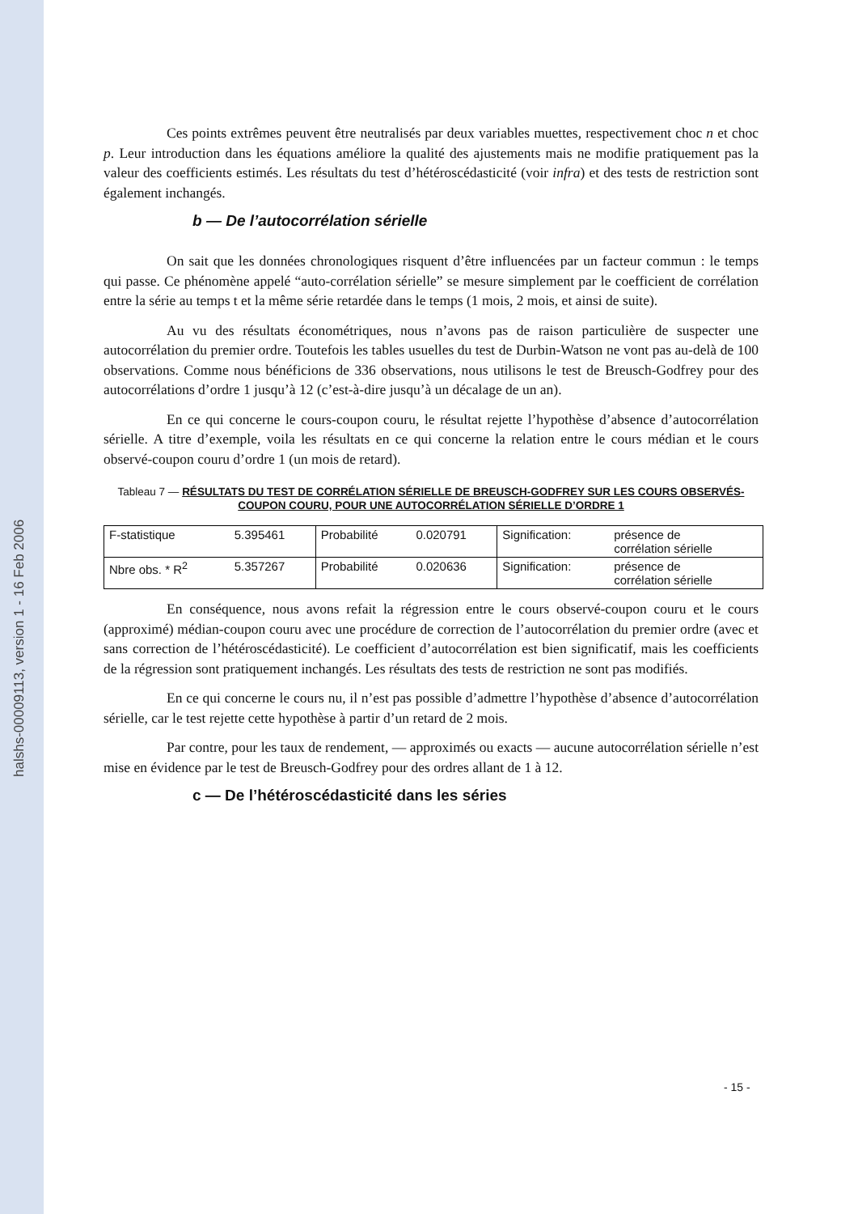halshs-00009113, version 1 - 16 Feb 2006
Ces points extrêmes peuvent être neutralisés par deux variables muettes, respectivement choc n et choc p. Leur introduction dans les équations améliore la qualité des ajustements mais ne modifie pratiquement pas la valeur des coefficients estimés. Les résultats du test d’hétéroscédasticité (voir infra) et des tests de restriction sont également inchangés.
b — De l’autocorrélation sérielle
On sait que les données chronologiques risquent d’être influencées par un facteur commun : le temps qui passe. Ce phénomène appelé “auto-corrélation sérielle” se mesure simplement par le coefficient de corrélation entre la série au temps t et la même série retardée dans le temps (1 mois, 2 mois, et ainsi de suite).
Au vu des résultats économétriques, nous n’avons pas de raison particulière de suspecter une autocorrélation du premier ordre. Toutefois les tables usuelles du test de Durbin-Watson ne vont pas au-delà de 100 observations. Comme nous bénéficions de 336 observations, nous utilisons le test de Breusch-Godfrey pour des autocorrélations d’ordre 1 jusqu’à 12 (c’est-à-dire jusqu’à un décalage de un an).
En ce qui concerne le cours-coupon couru, le résultat rejette l’hypothèse d’absence d’autocorrélation sérielle. A titre d’exemple, voila les résultats en ce qui concerne la relation entre le cours médian et le cours observé-coupon couru d’ordre 1 (un mois de retard).
Tableau 7 — RÉSULTATS DU TEST DE CORRÉLATION SÉRIELLE DE BREUSCH-GODFREY SUR LES COURS OBSERVÉS-COUPON COURU, POUR UNE AUTOCORRÉLATION SÉRIELLE D’ORDRE 1
| F-statistique | 5.395461 | Probabilité | 0.020791 | Signification: | présence de corrélation sérielle |
| Nbre obs. * R<sup>2</sup> | 5.357267 | Probabilité | 0.020636 | Signification: | présence de corrélation sérielle |
En conséquence, nous avons refait la régression entre le cours observé-coupon couru et le cours (approximé) médian-coupon couru avec une procédure de correction de l’autocorrélation du premier ordre (avec et sans correction de l’hétéroscédasticité). Le coefficient d’autocorrélation est bien significatif, mais les coefficients de la régression sont pratiquement inchangés. Les résultats des tests de restriction ne sont pas modifiés.
En ce qui concerne le cours nu, il n’est pas possible d’admettre l’hypothèse d’absence d’autocorrélation sérielle, car le test rejette cette hypothèse à partir d’un retard de 2 mois.
Par contre, pour les taux de rendement, — approximés ou exacts — aucune autocorrélation sérielle n’est mise en évidence par le test de Breusch-Godfrey pour des ordres allant de 1 à 12.
c — De l’hétéroscédasticité dans les séries
- 15 -